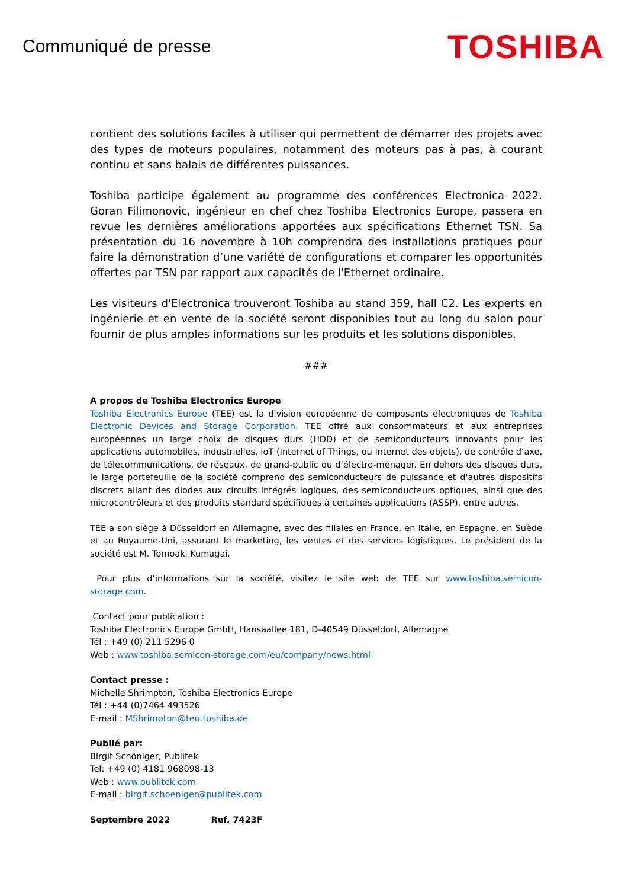Communiqué de presse
TOSHIBA
contient des solutions faciles à utiliser qui permettent de démarrer des projets avec des types de moteurs populaires, notamment des moteurs pas à pas, à courant continu et sans balais de différentes puissances.
Toshiba participe également au programme des conférences Electronica 2022. Goran Filimonovic, ingénieur en chef chez Toshiba Electronics Europe, passera en revue les dernières améliorations apportées aux spécifications Ethernet TSN. Sa présentation du 16 novembre à 10h comprendra des installations pratiques pour faire la démonstration d’une variété de configurations et comparer les opportunités offertes par TSN par rapport aux capacités de l'Ethernet ordinaire.
Les visiteurs d'Electronica trouveront Toshiba au stand 359, hall C2. Les experts en ingénierie et en vente de la société seront disponibles tout au long du salon pour fournir de plus amples informations sur les produits et les solutions disponibles.
###
A propos de Toshiba Electronics Europe
Toshiba Electronics Europe (TEE) est la division européenne de composants électroniques de Toshiba Electronic Devices and Storage Corporation. TEE offre aux consommateurs et aux entreprises européennes un large choix de disques durs (HDD) et de semiconducteurs innovants pour les applications automobiles, industrielles, IoT (Internet of Things, ou Internet des objets), de contrôle d’axe, de télécommunications, de réseaux, de grand-public ou d’électro-ménager. En dehors des disques durs, le large portefeuille de la société comprend des semiconducteurs de puissance et d'autres dispositifs discrets allant des diodes aux circuits intégrés logiques, des semiconducteurs optiques, ainsi que des microcontrôleurs et des produits standard spécifiques à certaines applications (ASSP), entre autres.
TEE a son siège à Düsseldorf en Allemagne, avec des filiales en France, en Italie, en Espagne, en Suède et au Royaume-Uni, assurant le marketing, les ventes et des services logistiques. Le président de la société est M. Tomoaki Kumagai.
Pour plus d’informations sur la société, visitez le site web de TEE sur www.toshiba.semicon-storage.com.
Contact pour publication :
Toshiba Electronics Europe GmbH, Hansaallee 181, D-40549 Düsseldorf, Allemagne
Tél : +49 (0) 211 5296 0
Web : www.toshiba.semicon-storage.com/eu/company/news.html
Contact presse :
Michelle Shrimpton, Toshiba Electronics Europe
Tél : +44 (0)7464 493526
E-mail : MShrimpton@teu.toshiba.de
Publié par:
Birgit Schöniger, Publitek
Tel: +49 (0) 4181 968098-13
Web : www.publitek.com
E-mail : birgit.schoeniger@publitek.com
Septembre 2022 Ref. 7423F